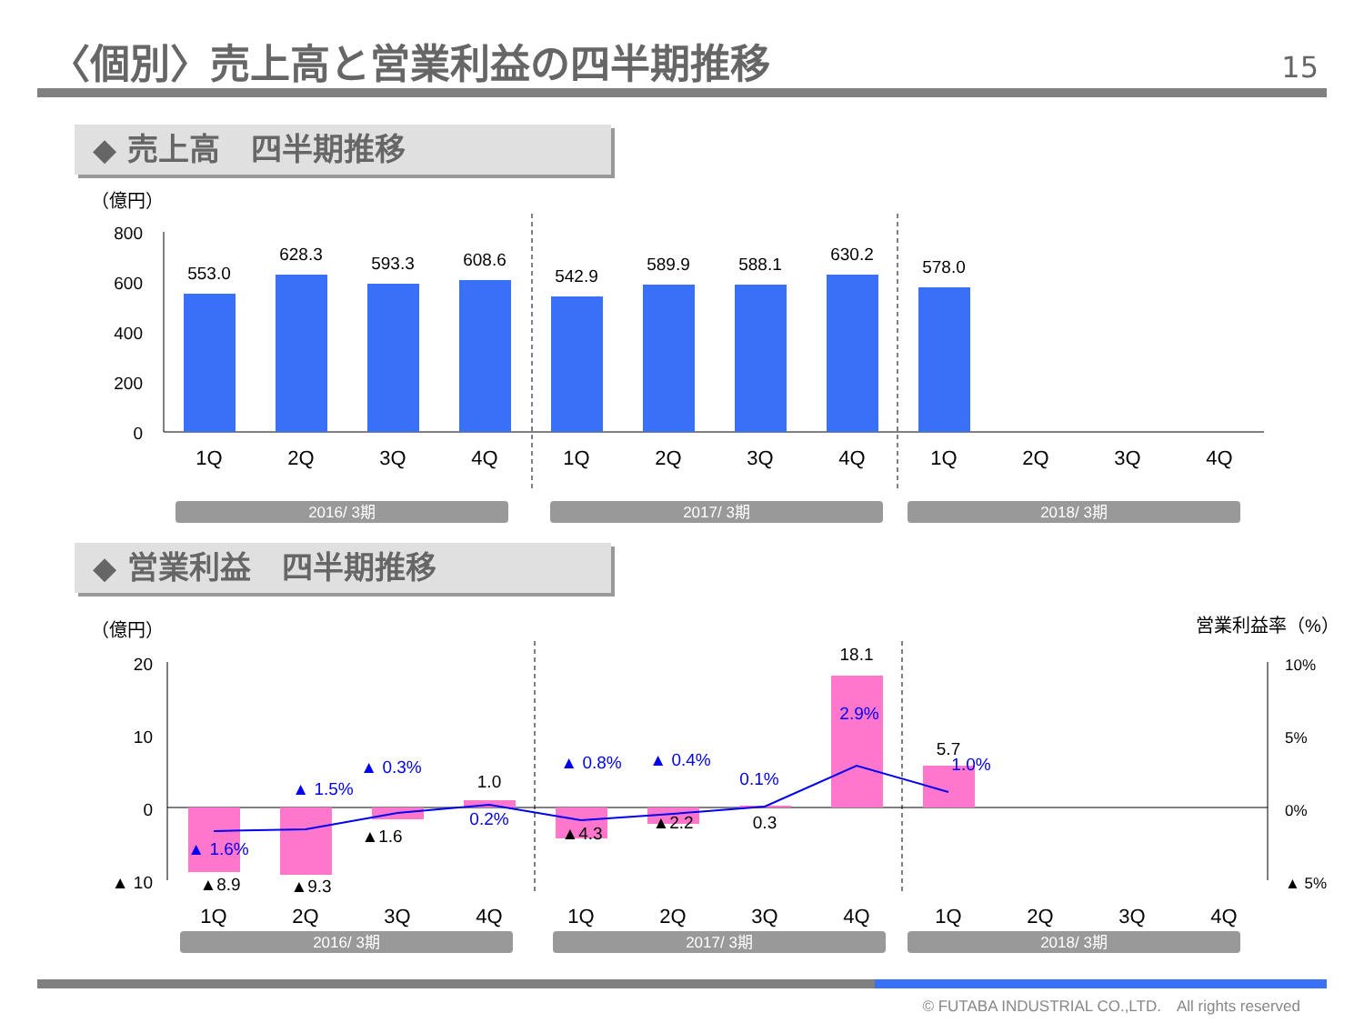〈個別〉売上高と営業利益の四半期推移 15
◆ 売上高　四半期推移
（億円）
800
600
400
200
0
553.0
628.3
593.3
608.6
542.9
589.9
588.1
630.2
578.0
1Q
2Q
3Q
4Q
1Q
2Q
3Q
4Q
1Q
2Q
3Q
4Q
2016/ 3期
2017/ 3期
2018/ 3期
◆ 営業利益　四半期推移
（億円）
営業利益率（%）
20
10
0
▲ 10
10%
5%
0%
▲ 5%
▲8.9
▲9.3
▲1.6
1.0
▲4.3
▲2.2
0.3
18.1
5.7
▲ 1.6%
▲ 1.5%
▲ 0.3%
0.2%
▲ 0.8%
▲ 0.4%
0.1%
2.9%
1.0%
1Q
2Q
3Q
4Q
1Q
2Q
3Q
4Q
1Q
2Q
3Q
4Q
2016/ 3期
2017/ 3期
2018/ 3期
© FUTABA INDUSTRIAL CO.,LTD.　All rights reserved